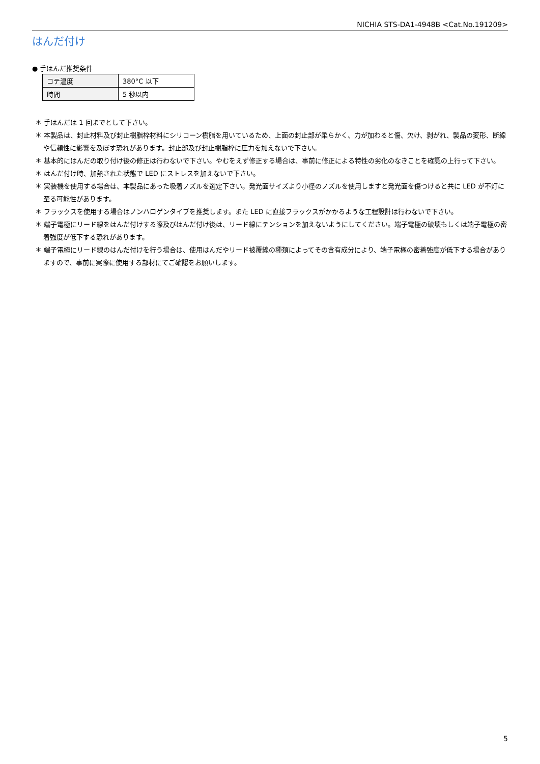NICHIA STS-DA1-4948B <Cat.No.191209>
はんだ付け
● 手はんだ推奨条件
| コテ温度 | 380°C 以下 |
| 時間 | 5 秒以内 |
＊ 手はんだは 1 回までとして下さい。
＊ 本製品は、封止材料及び封止樹脂枠材料にシリコーン樹脂を用いているため、上面の封止部が柔らかく、力が加わると傷、欠け、剥がれ、製品の変形、断線や信頼性に影響を及ぼす恐れがあります。封止部及び封止樹脂枠に圧力を加えないで下さい。
＊ 基本的にはんだの取り付け後の修正は行わないで下さい。やむをえず修正する場合は、事前に修正による特性の劣化のなきことを確認の上行って下さい。
＊ はんだ付け時、加熱された状態で LED にストレスを加えないで下さい。
＊ 実装機を使用する場合は、本製品にあった吸着ノズルを選定下さい。発光面サイズより小径のノズルを使用しますと発光面を傷つけると共に LED が不灯に至る可能性があります。
＊ フラックスを使用する場合はノンハロゲンタイプを推奨します。また LED に直接フラックスがかかるような工程設計は行わないで下さい。
＊ 端子電極にリード線をはんだ付けする際及びはんだ付け後は、リード線にテンションを加えないようにしてください。端子電極の破壊もしくは端子電極の密着強度が低下する恐れがあります。
＊ 端子電極にリード線のはんだ付けを行う場合は、使用はんだやリード被覆線の種類によってその含有成分により、端子電極の密着強度が低下する場合がありますので、事前に実際に使用する部材にてご確認をお願いします。
5